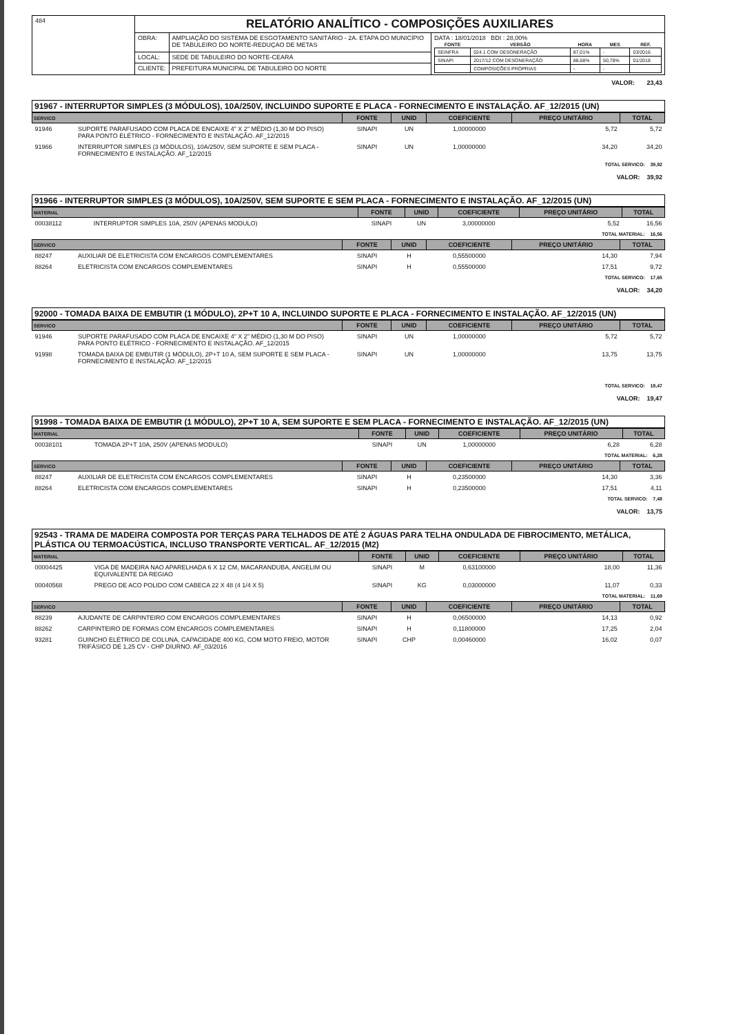| 484 | RELATÓRIO ANALÍTICO - COMPOSIÇÕES AUXILIARES | | |
| | OBRA: | AMPLIAÇÃO DO SISTEMA DE ESGOTAMENTO SANITÁRIO - 2A. ETAPA DO MUNICÍPIO DE TABULEIRO DO NORTE-REDUÇAO DE METAS | DATA : 18/01/2018 BDI : 28,00% / FONTE / VERSÃO / HORA / MES / REF. / / --- / --- / --- / --- / --- / / SEINFRA / 024.1 COM DESONERAÇÃO / 87,01% / - / 03/2016 / / SINAPI / 2017/12 COM DESONERAÇÃO / 88,68% / 50,78% / 01/2018 / / / COMPOSIÇÕES PRÓPRIAS / - / - / / |
| | LOCAL: | SEDE DE TABULEIRO DO NORTE-CEARÁ | |
| | CLIENTE: | PREFEITURA MUNICIPAL DE TABULEIRO DO NORTE | |
VALOR: 23,43
91967 - INTERRUPTOR SIMPLES (3 MÓDULOS), 10A/250V, INCLUINDO SUPORTE E PLACA - FORNECIMENTO E INSTALAÇÃO. AF_12/2015 (UN)
| SERVICO | | FONTE | UNID | COEFICIENTE | PREÇO UNITÁRIO | TOTAL |
| --- | --- | --- | --- | --- | --- | --- |
| 91946 | SUPORTE PARAFUSADO COM PLACA DE ENCAIXE 4" X 2" MÉDIO (1,30 M DO PISO) PARA PONTO ELÉTRICO - FORNECIMENTO E INSTALAÇÃO. AF_12/2015 | SINAPI | UN | 1,00000000 | 5,72 | 5,72 |
| 91966 | INTERRUPTOR SIMPLES (3 MÓDULOS), 10A/250V, SEM SUPORTE E SEM PLACA - FORNECIMENTO E INSTALAÇÃO. AF_12/2015 | SINAPI | UN | 1,00000000 | 34,20 | 34,20 |
TOTAL SERVICO: 39,92
VALOR: 39,92
91966 - INTERRUPTOR SIMPLES (3 MÓDULOS), 10A/250V, SEM SUPORTE E SEM PLACA - FORNECIMENTO E INSTALAÇÃO. AF_12/2015 (UN)
| MATERIAL | | FONTE | UNID | COEFICIENTE | PREÇO UNITÁRIO | TOTAL |
| --- | --- | --- | --- | --- | --- | --- |
| 00038112 | INTERRUPTOR SIMPLES 10A, 250V (APENAS MODULO) | SINAPI | UN | 3,00000000 | 5,52 | 16,56 |
TOTAL MATERIAL: 16,56
| SERVICO | | FONTE | UNID | COEFICIENTE | PREÇO UNITÁRIO | TOTAL |
| --- | --- | --- | --- | --- | --- | --- |
| 88247 | AUXILIAR DE ELETRICISTA COM ENCARGOS COMPLEMENTARES | SINAPI | H | 0,55500000 | 14,30 | 7,94 |
| 88264 | ELETRICISTA COM ENCARGOS COMPLEMENTARES | SINAPI | H | 0,55500000 | 17,51 | 9,72 |
TOTAL SERVICO: 17,65
VALOR: 34,20
92000 - TOMADA BAIXA DE EMBUTIR (1 MÓDULO), 2P+T 10 A, INCLUINDO SUPORTE E PLACA - FORNECIMENTO E INSTALAÇÃO. AF_12/2015 (UN)
| SERVICO | | FONTE | UNID | COEFICIENTE | PREÇO UNITÁRIO | TOTAL |
| --- | --- | --- | --- | --- | --- | --- |
| 91946 | SUPORTE PARAFUSADO COM PLACA DE ENCAIXE 4" X 2" MÉDIO (1,30 M DO PISO) PARA PONTO ELÉTRICO - FORNECIMENTO E INSTALAÇÃO. AF_12/2015 | SINAPI | UN | 1,00000000 | 5,72 | 5,72 |
| 91998 | TOMADA BAIXA DE EMBUTIR (1 MÓDULO), 2P+T 10 A, SEM SUPORTE E SEM PLACA - FORNECIMENTO E INSTALAÇÃO. AF_12/2015 | SINAPI | UN | 1,00000000 | 13,75 | 13,75 |
TOTAL SERVICO: 19,47
VALOR: 19,47
91998 - TOMADA BAIXA DE EMBUTIR (1 MÓDULO), 2P+T 10 A, SEM SUPORTE E SEM PLACA - FORNECIMENTO E INSTALAÇÃO. AF_12/2015 (UN)
| MATERIAL | | FONTE | UNID | COEFICIENTE | PREÇO UNITÁRIO | TOTAL |
| --- | --- | --- | --- | --- | --- | --- |
| 00038101 | TOMADA 2P+T 10A, 250V (APENAS MODULO) | SINAPI | UN | 1,00000000 | 6,28 | 6,28 |
TOTAL MATERIAL: 6,28
| SERVICO | | FONTE | UNID | COEFICIENTE | PREÇO UNITÁRIO | TOTAL |
| --- | --- | --- | --- | --- | --- | --- |
| 88247 | AUXILIAR DE ELETRICISTA COM ENCARGOS COMPLEMENTARES | SINAPI | H | 0,23500000 | 14,30 | 3,36 |
| 88264 | ELETRICISTA COM ENCARGOS COMPLEMENTARES | SINAPI | H | 0,23500000 | 17,51 | 4,11 |
TOTAL SERVICO: 7,48
VALOR: 13,75
92543 - TRAMA DE MADEIRA COMPOSTA POR TERÇAS PARA TELHADOS DE ATÉ 2 ÁGUAS PARA TELHA ONDULADA DE FIBROCIMENTO, METÁLICA, PLÁSTICA OU TERMOACÚSTICA, INCLUSO TRANSPORTE VERTICAL. AF_12/2015 (M2)
| MATERIAL | | FONTE | UNID | COEFICIENTE | PREÇO UNITÁRIO | TOTAL |
| --- | --- | --- | --- | --- | --- | --- |
| 00004425 | VIGA DE MADEIRA NAO APARELHADA 6 X 12 CM, MACARANDUBA, ANGELIM OU EQUIVALENTE DA REGIAO | SINAPI | M | 0,63100000 | 18,00 | 11,36 |
| 00040568 | PREGO DE ACO POLIDO COM CABECA 22 X 48 (4 1/4 X 5) | SINAPI | KG | 0,03000000 | 11,07 | 0,33 |
TOTAL MATERIAL: 11,69
| SERVICO | | FONTE | UNID | COEFICIENTE | PREÇO UNITÁRIO | TOTAL |
| --- | --- | --- | --- | --- | --- | --- |
| 88239 | AJUDANTE DE CARPINTEIRO COM ENCARGOS COMPLEMENTARES | SINAPI | H | 0,06500000 | 14,13 | 0,92 |
| 88262 | CARPINTEIRO DE FORMAS COM ENCARGOS COMPLEMENTARES | SINAPI | H | 0,11800000 | 17,25 | 2,04 |
| 93281 | GUINCHO ELÉTRICO DE COLUNA, CAPACIDADE 400 KG, COM MOTO FREIO, MOTOR TRIFÁSICO DE 1,25 CV - CHP DIURNO. AF_03/2016 | SINAPI | CHP | 0,00460000 | 16,02 | 0,07 |